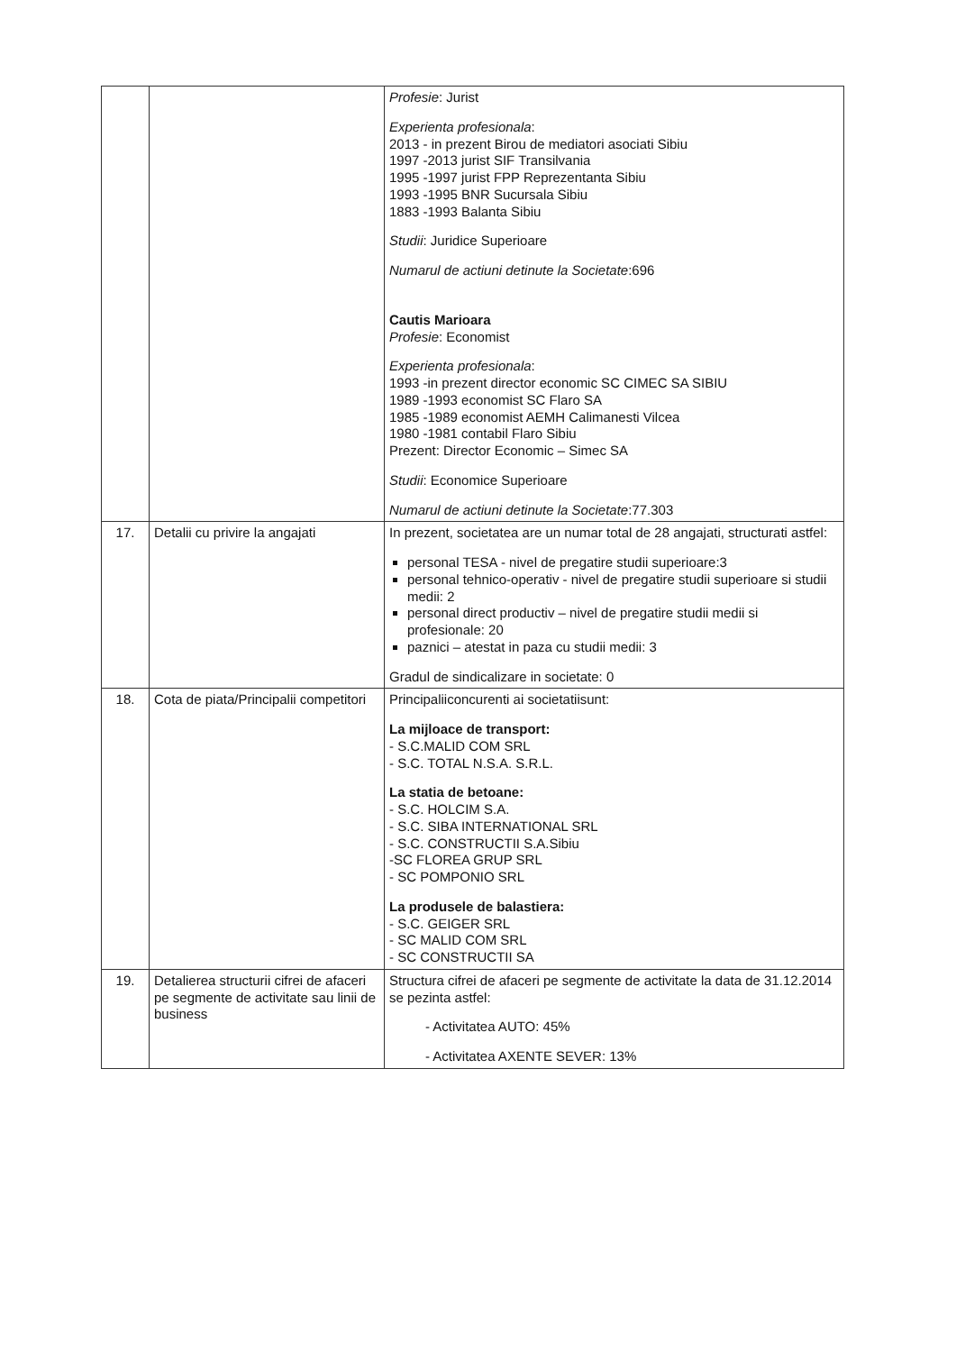| | | Profesie : Jurist Experienta profesionala : 2013 - in prezent Birou de mediatori asociati Sibiu 1997 -2013 jurist SIF Transilvania 1995 -1997 jurist FPP Reprezentanta Sibiu 1993 -1995 BNR Sucursala Sibiu 1883 -1993 Balanta Sibiu Studii : Juridice Superioare Numarul de actiuni detinute la Societate :696 Cautis Marioara Profesie : Economist Experienta profesionala : 1993 -in prezent director economic SC CIMEC SA SIBIU 1989 -1993 economist SC Flaro SA 1985 -1989 economist AEMH Calimanesti Vilcea 1980 -1981 contabil Flaro Sibiu Prezent: Director Economic – Simec SA Studii : Economice Superioare Numarul de actiuni detinute la Societate :77.303 |
| 17. | Detalii cu privire la angajati | In prezent, societatea are un numar total de 28 angajati, structurati astfel: personal TESA - nivel de pregatire studii superioare:3 personal tehnico-operativ - nivel de pregatire studii superioare si studii medii: 2 personal direct productiv – nivel de pregatire studii medii si profesionale: 20 paznici – atestat in paza cu studii medii: 3 Gradul de sindicalizare in societate: 0 |
| 18. | Cota de piata/Principalii competitori | Principaliiconcurenti ai societatiisunt: La mijloace de transport: - S.C.MALID COM SRL - S.C. TOTAL N.S.A. S.R.L. La statia de betoane: - S.C. HOLCIM S.A. - S.C. SIBA INTERNATIONAL SRL - S.C. CONSTRUCTII S.A.Sibiu -SC FLOREA GRUP SRL - SC POMPONIO SRL La produsele de balastiera: - S.C. GEIGER SRL - SC MALID COM SRL - SC CONSTRUCTII SA |
| 19. | Detalierea structurii cifrei de afaceri pe segmente de activitate sau linii de business | Structura cifrei de afaceri pe segmente de activitate la data de 31.12.2014 se pezinta astfel: - Activitatea AUTO: 45% - Activitatea AXENTE SEVER: 13% |